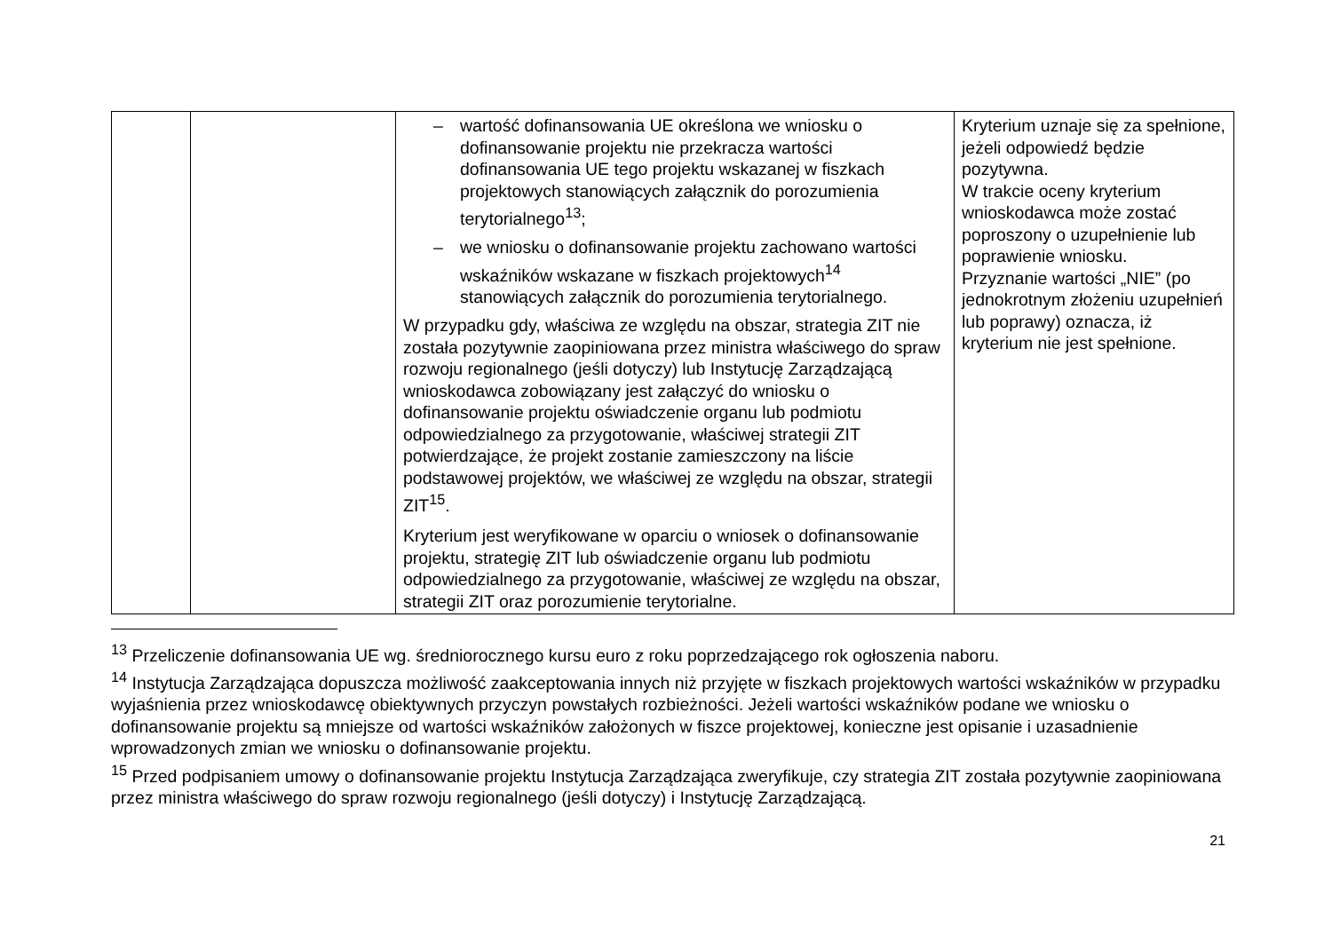| | | – wartość dofinansowania UE określona we wniosku o dofinansowanie projektu nie przekracza wartości dofinansowania UE tego projektu wskazanej w fiszkach projektowych stanowiących załącznik do porozumienia terytorialnego<sup>13</sup>; – we wniosku o dofinansowanie projektu zachowano wartości wskaźników wskazane w fiszkach projektowych<sup>14</sup> stanowiących załącznik do porozumienia terytorialnego. W przypadku gdy, właściwa ze względu na obszar, strategia ZIT nie została pozytywnie zaopiniowana przez ministra właściwego do spraw rozwoju regionalnego (jeśli dotyczy) lub Instytucję Zarządzającą wnioskodawca zobowiązany jest załączyć do wniosku o dofinansowanie projektu oświadczenie organu lub podmiotu odpowiedzialnego za przygotowanie, właściwej strategii ZIT potwierdzające, że projekt zostanie zamieszczony na liście podstawowej projektów, we właściwej ze względu na obszar, strategii ZIT<sup>15</sup>. Kryterium jest weryfikowane w oparciu o wniosek o dofinansowanie projektu, strategię ZIT lub oświadczenie organu lub podmiotu odpowiedzialnego za przygotowanie, właściwej ze względu na obszar, strategii ZIT oraz porozumienie terytorialne. | Kryterium uznaje się za spełnione, jeżeli odpowiedź będzie pozytywna. W trakcie oceny kryterium wnioskodawca może zostać poproszony o uzupełnienie lub poprawienie wniosku. Przyznanie wartości „NIE” (po jednokrotnym złożeniu uzupełnień lub poprawy) oznacza, iż kryterium nie jest spełnione. |
<sup>13</sup> Przeliczenie dofinansowania UE wg. średniorocznego kursu euro z roku poprzedzającego rok ogłoszenia naboru.
<sup>14</sup> Instytucja Zarządzająca dopuszcza możliwość zaakceptowania innych niż przyjęte w fiszkach projektowych wartości wskaźników w przypadku wyjaśnienia przez wnioskodawcę obiektywnych przyczyn powstałych rozbieżności. Jeżeli wartości wskaźników podane we wniosku o dofinansowanie projektu są mniejsze od wartości wskaźników założonych w fiszce projektowej, konieczne jest opisanie i uzasadnienie wprowadzonych zmian we wniosku o dofinansowanie projektu.
<sup>15</sup> Przed podpisaniem umowy o dofinansowanie projektu Instytucja Zarządzająca zweryfikuje, czy strategia ZIT została pozytywnie zaopiniowana przez ministra właściwego do spraw rozwoju regionalnego (jeśli dotyczy) i Instytucję Zarządzającą.
21